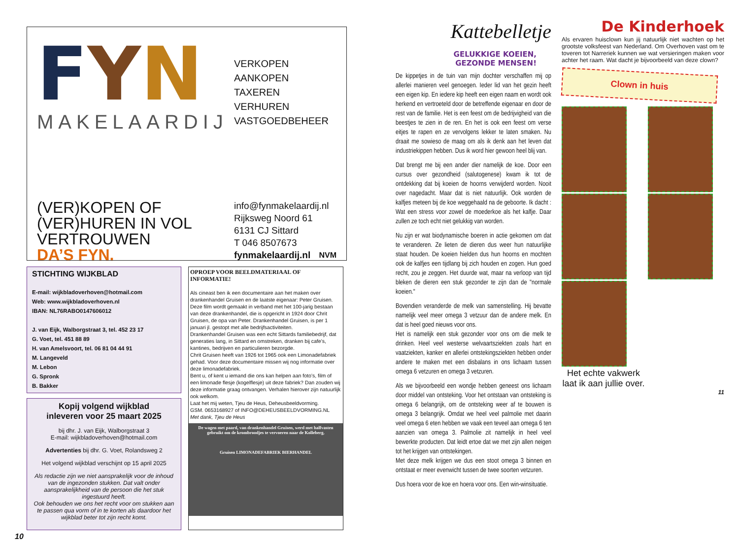FYN
MAKELAARDIJ
VERKOPEN
AANKOPEN
TAXEREN
VERHUREN
VASTGOEDBEHEER
(VER)KOPEN OF (VER)HUREN IN VOL VERTROUWEN
DA’S FYN.
info@fynmakelaardij.nl
Rijksweg Noord 61
6131 CJ Sittard
T 046 8507673
fynmakelaardij.nl NVM
STICHTING WIJKBLAD
E-mail: wijkbladoverhoven@hotmail.com
Web: www.wijkbladoverhoven.nl
IBAN: NL76RABO0147606012
J. van Eijk, Walborgstraat 3, tel. 452 23 17
G. Voet, tel. 451 88 89
H. van Amelsvoort, tel. 06 81 04 44 91
M. Langeveld
M. Lebon
G. Spronk
B. Bakker
Kopij volgend wijkblad
inleveren voor 25 maart 2025
bij dhr. J. van Eijk, Walborgstraat 3
E-mail: wijkbladoverhoven@hotmail.com
Advertenties bij dhr. G. Voet, Rolandsweg 2
Het volgend wijkblad verschijnt op 15 april 2025
Als redactie zijn we niet aansprakelijk voor de inhoud van de ingezonden stukken. Dat valt onder aansprakelijkheid van de persoon die het stuk ingestuurd heeft.
Ook behouden we ons het recht voor om stukken aan te passen qua vorm of in te korten als daardoor het wijkblad beter tot zijn recht komt.
OPROEP VOOR BEELDMATERIAAL OF INFORMATIE!
Als cineast ben ik een documentaire aan het maken over drankenhandel Gruisen en de laatste eigenaar: Peter Gruisen. Deze film wordt gemaakt in verband met het 100-jarig bestaan van deze drankenhandel, die is opgericht in 1924 door Chrit Gruisen, de opa van Peter. Drankenhandel Gruisen, is per 1 januari jl. gestopt met alle bedrijfsactiviteiten.
Drankenhandel Gruisen was een echt Sittards familiebedrijf, dat generaties lang, in Sittard en omstreken, dranken bij cafe’s, kantines, bedrijven en particulieren bezorgde.
Chrit Gruisen heeft van 1926 tot 1965 ook een Limonadefabriek gehad. Voor deze documentaire missen wij nog informatie over deze limonadefabriek.
Bent u, of kent u iemand die ons kan helpen aan foto’s, film of een limonade flesje (kogelflesje) uit deze fabriek? Dan zouden wij deze informatie graag ontvangen. Verhalen hierover zijn natuurlijk ook welkom.
Laat het mij weten, Tjeu de Heus, Deheusbeeldvorming.
GSM. 0653168927 of INFO@DEHEUSBEELDVORMING.NL
Met dank, Tjeu de Heus
De wagen met paard, van drankenhandel Gruisen, werd met halfvasten gebruikt om de krombroodjes te vervoeren naar de Kolleberg.
Gruisen LIMONADEFABRIEK BIERHANDEL
10
Kattebelletje
GELUKKIGE KOEIEN,
GEZONDE MENSEN!
De kippetjes in de tuin van mijn dochter verschaffen mij op allerlei manieren veel genoegen. Ieder lid van het gezin heeft een eigen kip. En iedere kip heeft een eigen naam en wordt ook herkend en vertroeteld door de betreffende eigenaar en door de rest van de familie. Het is een feest om de bedrijvigheid van die beestjes te zien in de ren. En het is ook een feest om verse eitjes te rapen en ze vervolgens lekker te laten smaken. Nu draait me sowieso de maag om als ik denk aan het leven dat industriekippen hebben. Dus ik word hier gewoon heel blij van.
Dat brengt me bij een ander dier namelijk de koe. Door een cursus over gezondheid (salutogenese) kwam ik tot de ontdekking dat bij koeien de hoorns verwijderd worden. Nooit over nagedacht. Maar dat is niet natuurlijk. Ook worden de kalfjes meteen bij de koe weggehaald na de geboorte. Ik dacht : Wat een stress voor zowel de moederkoe als het kalfje. Daar zullen ze toch echt niet gelukkig van worden.
Nu zijn er wat biodynamische boeren in actie gekomen om dat te veranderen. Ze lieten de dieren dus weer hun natuurlijke staat houden. De koeien hielden dus hun hoorns en mochten ook de kalfjes een tijdlang bij zich houden en zogen. Hun goed recht, zou je zeggen. Het duurde wat, maar na verloop van tijd bleken de dieren een stuk gezonder te zijn dan de "normale koeien."
Bovendien veranderde de melk van samenstelling. Hij bevatte namelijk veel meer omega 3 vetzuur dan de andere melk. En dat is heel goed nieuws voor ons.
Het is namelijk een stuk gezonder voor ons om die melk te drinken. Heel veel westerse welvaartsziekten zoals hart en vaatziekten, kanker en allerlei ontstekingsziekten hebben onder andere te maken met een disbalans in ons lichaam tussen omega 6 vetzuren en omega 3 vetzuren.
Als we bijvoorbeeld een wondje hebben geneest ons lichaam door middel van ontsteking. Voor het ontstaan van ontsteking is omega 6 belangrijk, om de ontsteking weer af te bouwen is omega 3 belangrijk. Omdat we heel veel palmolie met daarin veel omega 6 eten hebben we vaak een teveel aan omega 6 ten aanzien van omega 3. Palmolie zit namelijk in heel veel bewerkte producten. Dat leidt ertoe dat we met zijn allen neigen tot het krijgen van ontstekingen.
Met deze melk krijgen we dus een stoot omega 3 binnen en ontstaat er meer evenwicht tussen de twee soorten vetzuren.
Dus hoera voor de koe en hoera voor ons. Een win-winsituatie.
De Kinderhoek
Als ervaren huisclown kun jij natuurlijk niet wachten op het grootste volksfeest van Nederland. Om Overhoven vast om te toveren tot Narreriek kunnen we wat versieringen maken voor achter het raam. Wat dacht je bijvoorbeeld van deze clown?
Clown in huis
Het echte vakwerk laat ik aan jullie over.
11